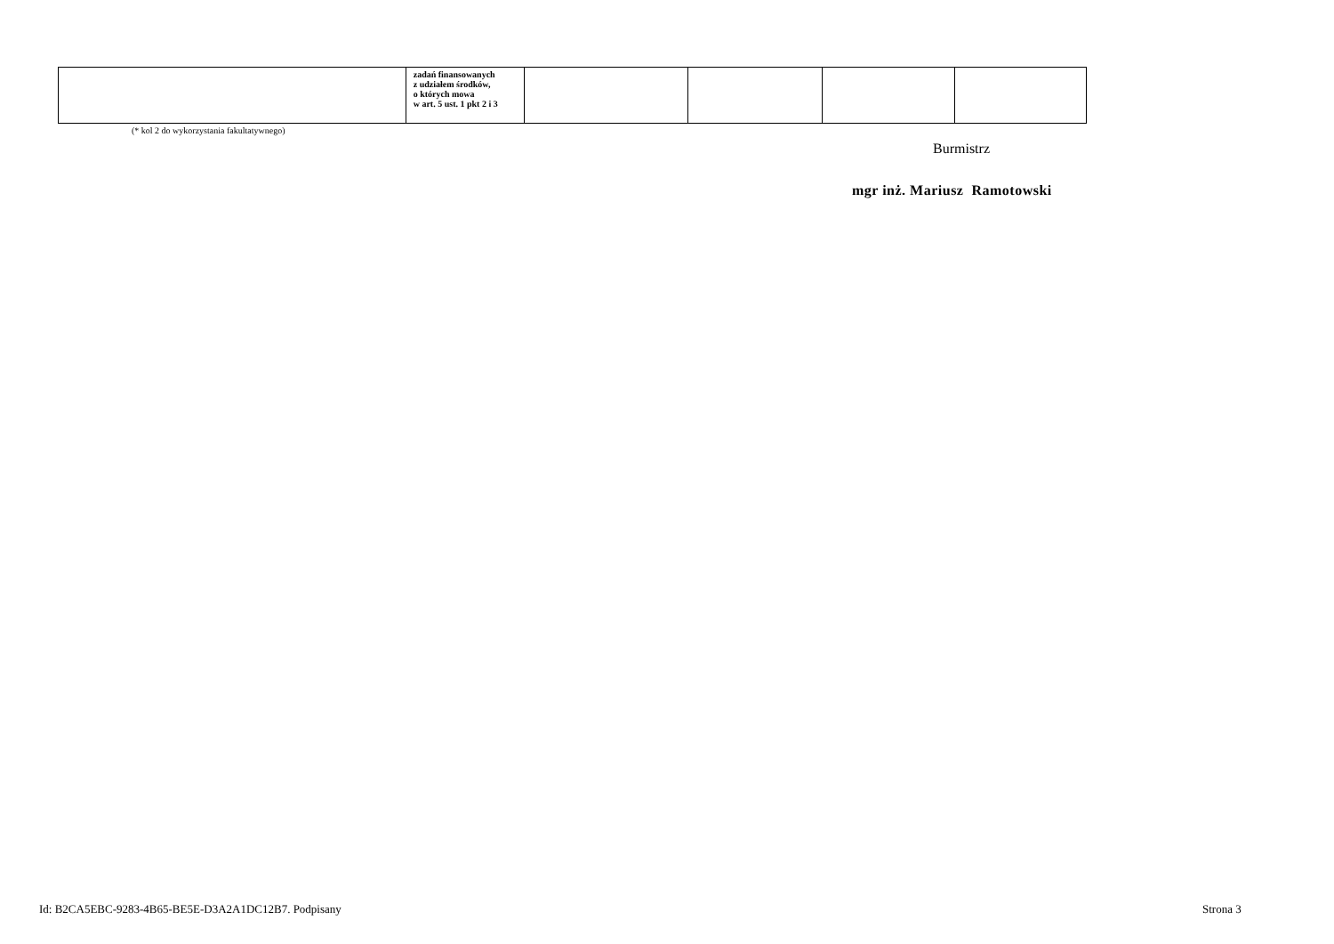| | zadań finansowanych z udziałem środków, o których mowa w art. 5 ust. 1 pkt 2 i 3 | | | | |
(* kol 2 do wykorzystania fakultatywnego)
Burmistrz
mgr inż. Mariusz Ramotowski
Id: B2CA5EBC-9283-4B65-BE5E-D3A2A1DC12B7. Podpisany
Strona 3